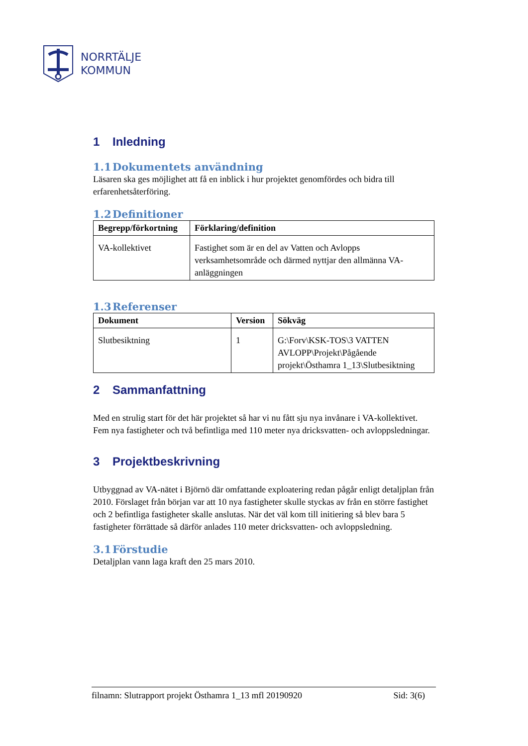NORRTÄLJE
KOMMUN
1 Inledning
1.1 Dokumentets användning
Läsaren ska ges möjlighet att få en inblick i hur projektet genomfördes och bidra till erfarenhetsåterföring.
1.2 Definitioner
| Begrepp/förkortning | Förklaring/definition |
| --- | --- |
| VA-kollektivet | Fastighet som är en del av Vatten och Avlopps verksamhetsområde och därmed nyttjar den allmänna VA-anläggningen |
1.3 Referenser
| Dokument | Version | Sökväg |
| --- | --- | --- |
| Slutbesiktning | 1 | G:\Forv\KSK-TOS\3 VATTEN AVLOPP\Projekt\Pågående projekt\Östhamra 1_13\Slutbesiktning |
2 Sammanfattning
Med en strulig start för det här projektet så har vi nu fått sju nya invånare i VA-kollektivet. Fem nya fastigheter och två befintliga med 110 meter nya dricksvatten- och avloppsledningar.
3 Projektbeskrivning
Utbyggnad av VA-nätet i Björnö där omfattande exploatering redan pågår enligt detaljplan från 2010. Förslaget från början var att 10 nya fastigheter skulle styckas av från en större fastighet och 2 befintliga fastigheter skalle anslutas. När det väl kom till initiering så blev bara 5 fastigheter förrättade så därför anlades 110 meter dricksvatten- och avloppsledning.
3.1 Förstudie
Detaljplan vann laga kraft den 25 mars 2010.
filnamn: Slutrapport projekt Östhamra 1_13 mfl 20190920 Sid: 3(6)